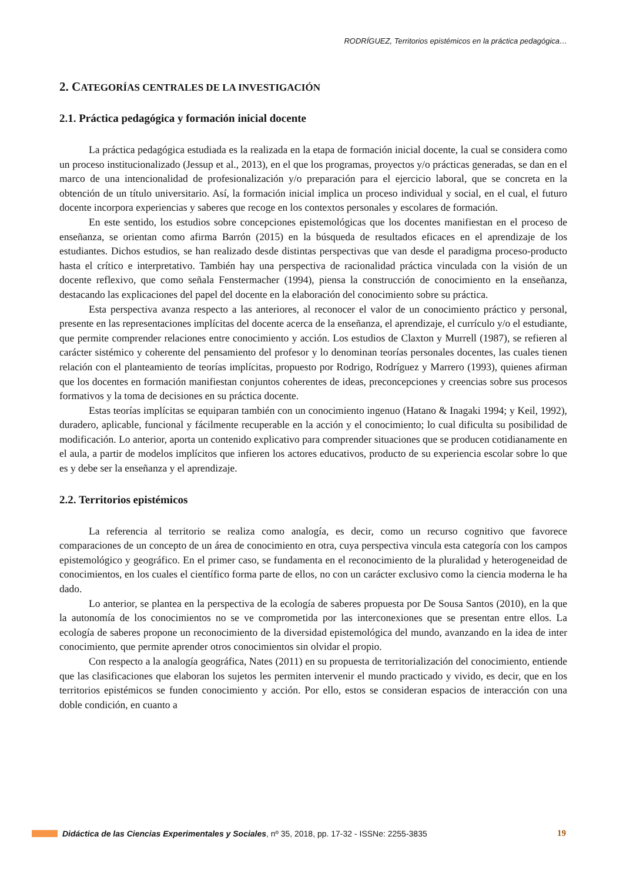RODRÍGUEZ, Territorios epistémicos en la práctica pedagógica…
2. CATEGORÍAS CENTRALES DE LA INVESTIGACIÓN
2.1. Práctica pedagógica y formación inicial docente
La práctica pedagógica estudiada es la realizada en la etapa de formación inicial docente, la cual se considera como un proceso institucionalizado (Jessup et al., 2013), en el que los programas, proyectos y/o prácticas generadas, se dan en el marco de una intencionalidad de profesionalización y/o preparación para el ejercicio laboral, que se concreta en la obtención de un título universitario. Así, la formación inicial implica un proceso individual y social, en el cual, el futuro docente incorpora experiencias y saberes que recoge en los contextos personales y escolares de formación.
En este sentido, los estudios sobre concepciones epistemológicas que los docentes manifiestan en el proceso de enseñanza, se orientan como afirma Barrón (2015) en la búsqueda de resultados eficaces en el aprendizaje de los estudiantes. Dichos estudios, se han realizado desde distintas perspectivas que van desde el paradigma proceso-producto hasta el crítico e interpretativo. También hay una perspectiva de racionalidad práctica vinculada con la visión de un docente reflexivo, que como señala Fenstermacher (1994), piensa la construcción de conocimiento en la enseñanza, destacando las explicaciones del papel del docente en la elaboración del conocimiento sobre su práctica.
Esta perspectiva avanza respecto a las anteriores, al reconocer el valor de un conocimiento práctico y personal, presente en las representaciones implícitas del docente acerca de la enseñanza, el aprendizaje, el currículo y/o el estudiante, que permite comprender relaciones entre conocimiento y acción. Los estudios de Claxton y Murrell (1987), se refieren al carácter sistémico y coherente del pensamiento del profesor y lo denominan teorías personales docentes, las cuales tienen relación con el planteamiento de teorías implícitas, propuesto por Rodrigo, Rodríguez y Marrero (1993), quienes afirman que los docentes en formación manifiestan conjuntos coherentes de ideas, preconcepciones y creencias sobre sus procesos formativos y la toma de decisiones en su práctica docente.
Estas teorías implícitas se equiparan también con un conocimiento ingenuo (Hatano & Inagaki 1994; y Keil, 1992), duradero, aplicable, funcional y fácilmente recuperable en la acción y el conocimiento; lo cual dificulta su posibilidad de modificación. Lo anterior, aporta un contenido explicativo para comprender situaciones que se producen cotidianamente en el aula, a partir de modelos implícitos que infieren los actores educativos, producto de su experiencia escolar sobre lo que es y debe ser la enseñanza y el aprendizaje.
2.2. Territorios epistémicos
La referencia al territorio se realiza como analogía, es decir, como un recurso cognitivo que favorece comparaciones de un concepto de un área de conocimiento en otra, cuya perspectiva vincula esta categoría con los campos epistemológico y geográfico. En el primer caso, se fundamenta en el reconocimiento de la pluralidad y heterogeneidad de conocimientos, en los cuales el científico forma parte de ellos, no con un carácter exclusivo como la ciencia moderna le ha dado.
Lo anterior, se plantea en la perspectiva de la ecología de saberes propuesta por De Sousa Santos (2010), en la que la autonomía de los conocimientos no se ve comprometida por las interconexiones que se presentan entre ellos. La ecología de saberes propone un reconocimiento de la diversidad epistemológica del mundo, avanzando en la idea de inter conocimiento, que permite aprender otros conocimientos sin olvidar el propio.
Con respecto a la analogía geográfica, Nates (2011) en su propuesta de territorialización del conocimiento, entiende que las clasificaciones que elaboran los sujetos les permiten intervenir el mundo practicado y vivido, es decir, que en los territorios epistémicos se funden conocimiento y acción. Por ello, estos se consideran espacios de interacción con una doble condición, en cuanto a
Didáctica de las Ciencias Experimentales y Sociales, nº 35, 2018, pp. 17-32 - ISSNe: 2255-3835 19